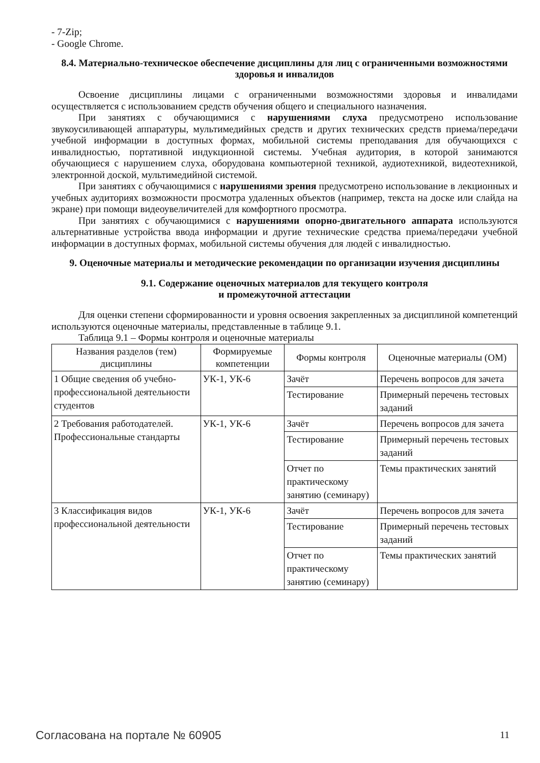- 7-Zip;
- Google Chrome.
8.4. Материально-техническое обеспечение дисциплины для лиц с ограниченными возможностями здоровья и инвалидов
Освоение дисциплины лицами с ограниченными возможностями здоровья и инвалидами осуществляется с использованием средств обучения общего и специального назначения.
При занятиях с обучающимися с нарушениями слуха предусмотрено использование звукоусиливающей аппаратуры, мультимедийных средств и других технических средств приема/передачи учебной информации в доступных формах, мобильной системы преподавания для обучающихся с инвалидностью, портативной индукционной системы. Учебная аудитория, в которой занимаются обучающиеся с нарушением слуха, оборудована компьютерной техникой, аудиотехникой, видеотехникой, электронной доской, мультимедийной системой.
При занятиях с обучающимися с нарушениями зрения предусмотрено использование в лекционных и учебных аудиториях возможности просмотра удаленных объектов (например, текста на доске или слайда на экране) при помощи видеоувеличителей для комфортного просмотра.
При занятиях с обучающимися с нарушениями опорно-двигательного аппарата используются альтернативные устройства ввода информации и другие технические средства приема/передачи учебной информации в доступных формах, мобильной системы обучения для людей с инвалидностью.
9. Оценочные материалы и методические рекомендации по организации изучения дисциплины
9.1. Содержание оценочных материалов для текущего контроля
и промежуточной аттестации
Для оценки степени сформированности и уровня освоения закрепленных за дисциплиной компетенций используются оценочные материалы, представленные в таблице 9.1.
Таблица 9.1 – Формы контроля и оценочные материалы
| Названия разделов (тем) дисциплины | Формируемые компетенции | Формы контроля | Оценочные материалы (ОМ) |
| --- | --- | --- | --- |
| 1 Общие сведения об учебно-профессиональной деятельности студентов | УК-1, УК-6 | Зачёт | Перечень вопросов для зачета |
| | | Тестирование | Примерный перечень тестовых заданий |
| 2 Требования работодателей. Профессиональные стандарты | УК-1, УК-6 | Зачёт | Перечень вопросов для зачета |
| | | Тестирование | Примерный перечень тестовых заданий |
| | | Отчет по практическому занятию (семинару) | Темы практических занятий |
| 3 Классификация видов профессиональной деятельности | УК-1, УК-6 | Зачёт | Перечень вопросов для зачета |
| | | Тестирование | Примерный перечень тестовых заданий |
| | | Отчет по практическому занятию (семинару) | Темы практических занятий |
Согласована на портале № 60905 11